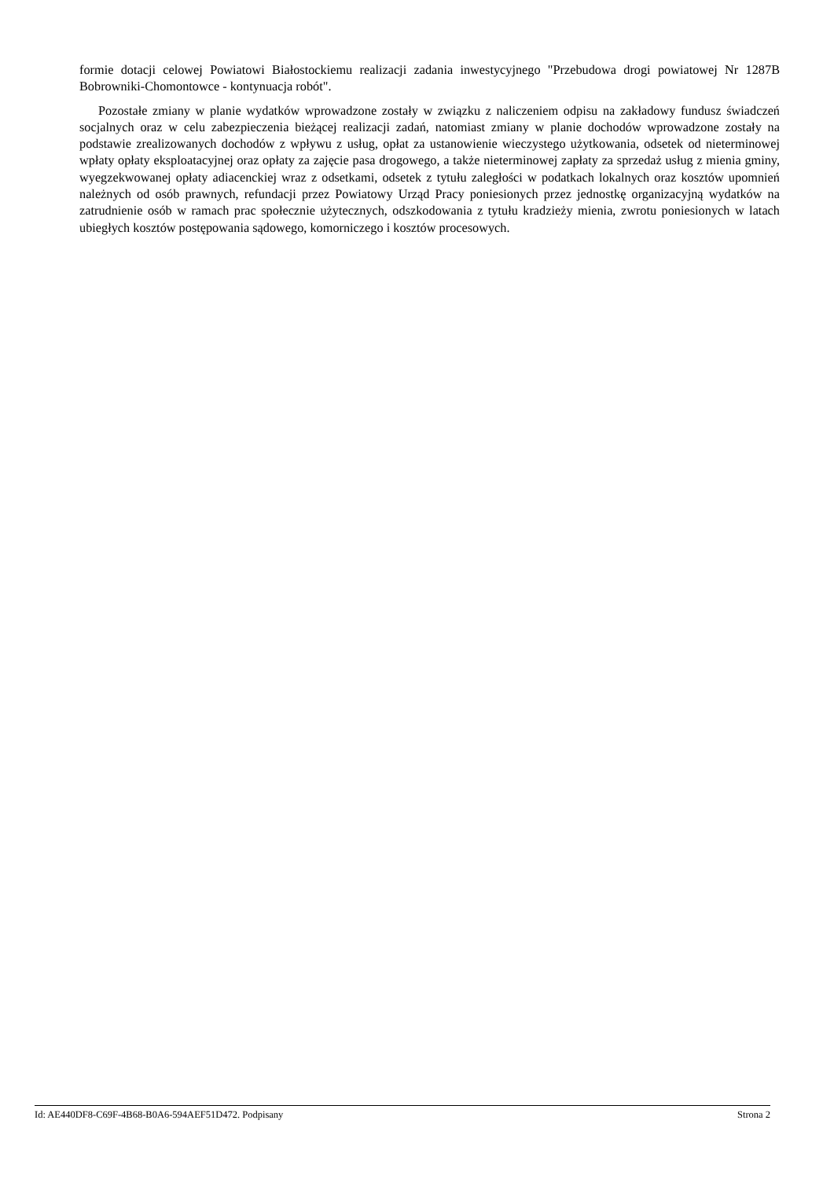formie dotacji celowej Powiatowi Białostockiemu realizacji zadania inwestycyjnego "Przebudowa drogi powiatowej Nr 1287B Bobrowniki-Chomontowce - kontynuacja robót".
Pozostałe zmiany w planie wydatków wprowadzone zostały w związku z naliczeniem odpisu na zakładowy fundusz świadczeń socjalnych oraz w celu zabezpieczenia bieżącej realizacji zadań, natomiast zmiany w planie dochodów wprowadzone zostały na podstawie zrealizowanych dochodów z wpływu z usług, opłat za ustanowienie wieczystego użytkowania, odsetek od nieterminowej wpłaty opłaty eksploatacyjnej oraz opłaty za zajęcie pasa drogowego, a także nieterminowej zapłaty za sprzedaż usług z mienia gminy, wyegzekwowanej opłaty adiacenckiej wraz z odsetkami, odsetek z tytułu zaległości w podatkach lokalnych oraz kosztów upomnień należnych od osób prawnych, refundacji przez Powiatowy Urząd Pracy poniesionych przez jednostkę organizacyjną wydatków na zatrudnienie osób w ramach prac społecznie użytecznych, odszkodowania z tytułu kradzieży mienia, zwrotu poniesionych w latach ubiegłych kosztów postępowania sądowego, komorniczego i kosztów procesowych.
Id: AE440DF8-C69F-4B68-B0A6-594AEF51D472. Podpisany Strona 2